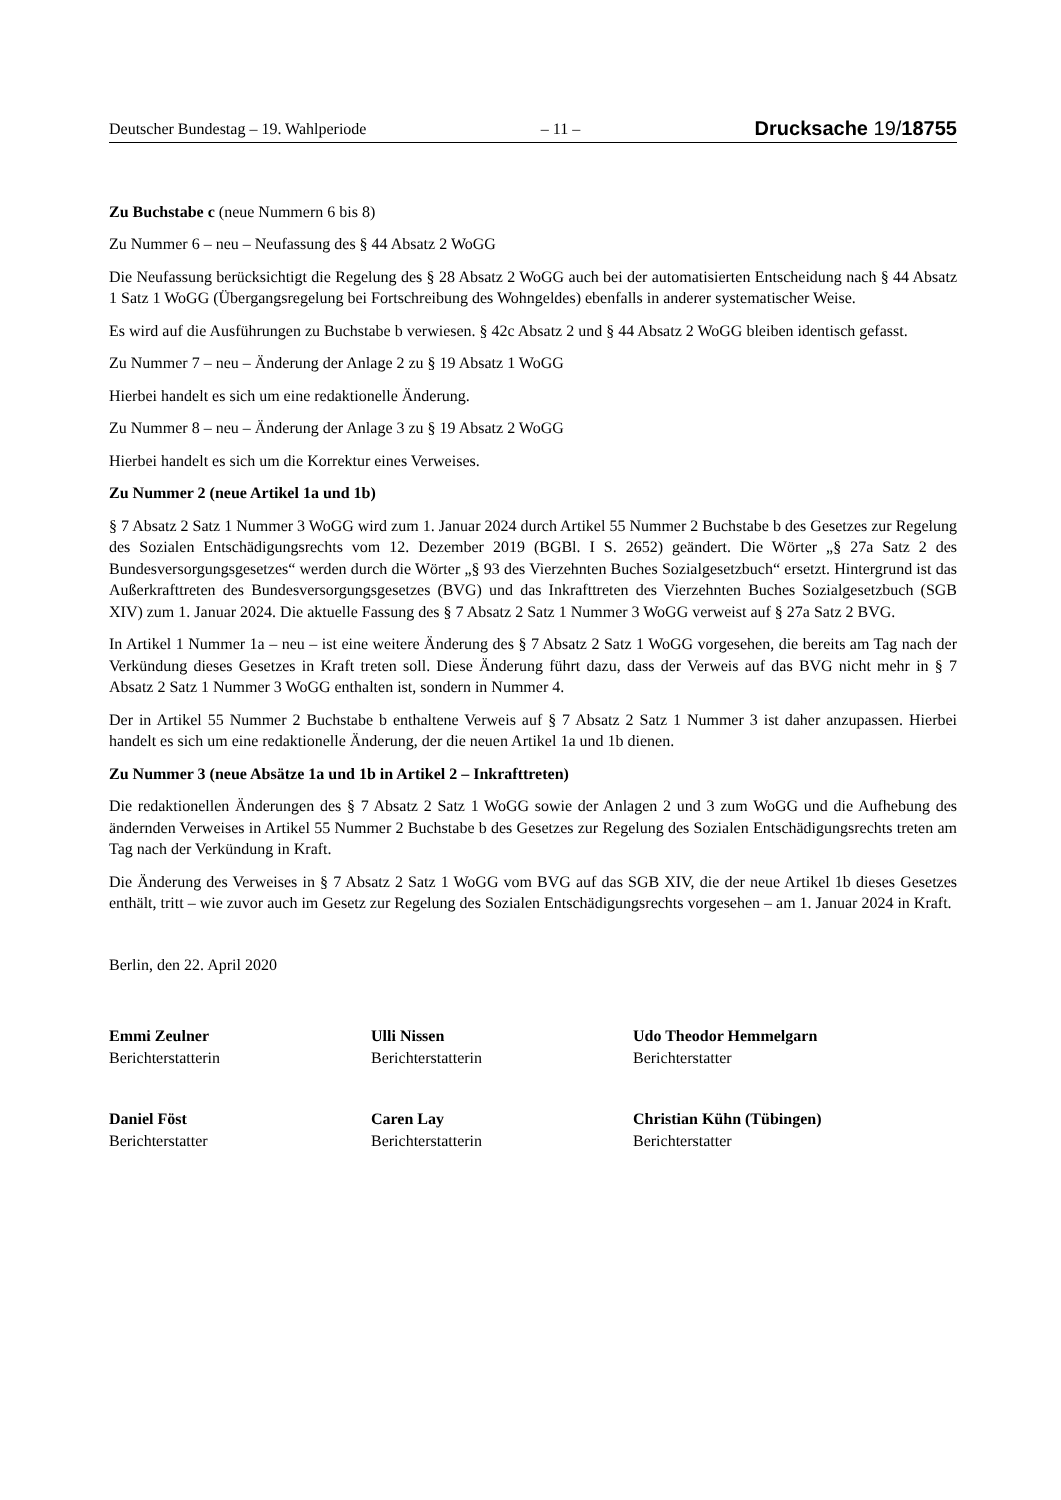Deutscher Bundestag – 19. Wahlperiode – 11 – Drucksache 19/18755
Zu Buchstabe c (neue Nummern 6 bis 8)
Zu Nummer 6 – neu – Neufassung des § 44 Absatz 2 WoGG
Die Neufassung berücksichtigt die Regelung des § 28 Absatz 2 WoGG auch bei der automatisierten Entscheidung nach § 44 Absatz 1 Satz 1 WoGG (Übergangsregelung bei Fortschreibung des Wohngeldes) ebenfalls in anderer systematischer Weise.
Es wird auf die Ausführungen zu Buchstabe b verwiesen. § 42c Absatz 2 und § 44 Absatz 2 WoGG bleiben identisch gefasst.
Zu Nummer 7 – neu – Änderung der Anlage 2 zu § 19 Absatz 1 WoGG
Hierbei handelt es sich um eine redaktionelle Änderung.
Zu Nummer 8 – neu – Änderung der Anlage 3 zu § 19 Absatz 2 WoGG
Hierbei handelt es sich um die Korrektur eines Verweises.
Zu Nummer 2 (neue Artikel 1a und 1b)
§ 7 Absatz 2 Satz 1 Nummer 3 WoGG wird zum 1. Januar 2024 durch Artikel 55 Nummer 2 Buchstabe b des Gesetzes zur Regelung des Sozialen Entschädigungsrechts vom 12. Dezember 2019 (BGBl. I S. 2652) geändert. Die Wörter „§ 27a Satz 2 des Bundesversorgungsgesetzes“ werden durch die Wörter „§ 93 des Vierzehnten Buches Sozialgesetzbuch“ ersetzt. Hintergrund ist das Außerkrafttreten des Bundesversorgungsgesetzes (BVG) und das Inkrafttreten des Vierzehnten Buches Sozialgesetzbuch (SGB XIV) zum 1. Januar 2024. Die aktuelle Fassung des § 7 Absatz 2 Satz 1 Nummer 3 WoGG verweist auf § 27a Satz 2 BVG.
In Artikel 1 Nummer 1a – neu – ist eine weitere Änderung des § 7 Absatz 2 Satz 1 WoGG vorgesehen, die bereits am Tag nach der Verkündung dieses Gesetzes in Kraft treten soll. Diese Änderung führt dazu, dass der Verweis auf das BVG nicht mehr in § 7 Absatz 2 Satz 1 Nummer 3 WoGG enthalten ist, sondern in Nummer 4.
Der in Artikel 55 Nummer 2 Buchstabe b enthaltene Verweis auf § 7 Absatz 2 Satz 1 Nummer 3 ist daher anzupassen. Hierbei handelt es sich um eine redaktionelle Änderung, der die neuen Artikel 1a und 1b dienen.
Zu Nummer 3 (neue Absätze 1a und 1b in Artikel 2 – Inkrafttreten)
Die redaktionellen Änderungen des § 7 Absatz 2 Satz 1 WoGG sowie der Anlagen 2 und 3 zum WoGG und die Aufhebung des ändernden Verweises in Artikel 55 Nummer 2 Buchstabe b des Gesetzes zur Regelung des Sozialen Entschädigungsrechts treten am Tag nach der Verkündung in Kraft.
Die Änderung des Verweises in § 7 Absatz 2 Satz 1 WoGG vom BVG auf das SGB XIV, die der neue Artikel 1b dieses Gesetzes enthält, tritt – wie zuvor auch im Gesetz zur Regelung des Sozialen Entschädigungsrechts vorgesehen – am 1. Januar 2024 in Kraft.
Berlin, den 22. April 2020
Emmi Zeulner
Berichterstatterin
Ulli Nissen
Berichterstatterin
Udo Theodor Hemmelgarn
Berichterstatter
Daniel Föst
Berichterstatter
Caren Lay
Berichterstatterin
Christian Kühn (Tübingen)
Berichterstatter